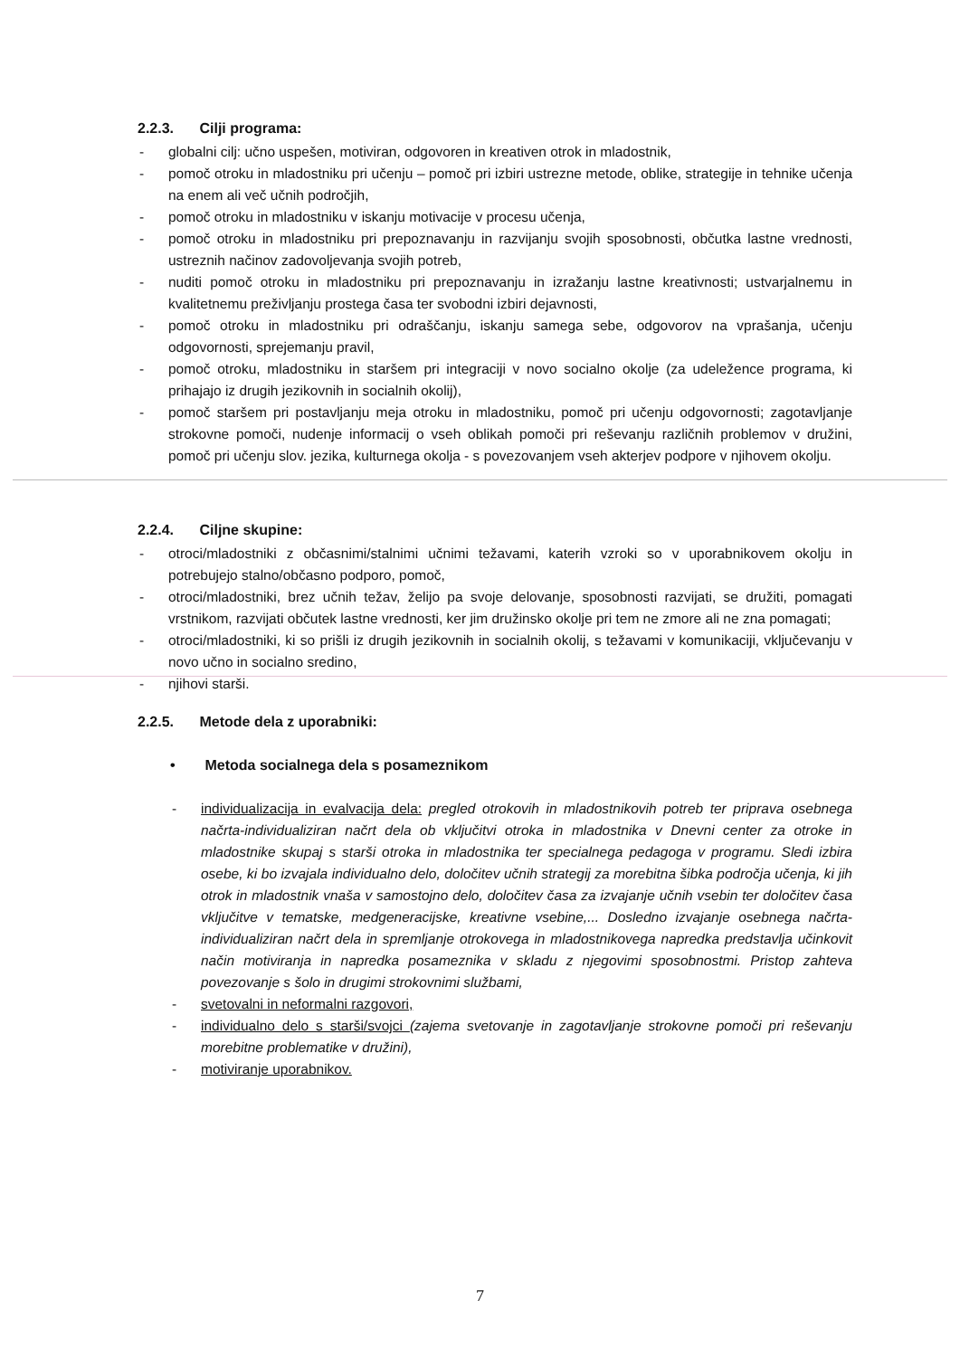2.2.3. Cilji programa:
- globalni cilj: učno uspešen, motiviran, odgovoren in kreativen otrok in mladostnik,
- pomoč otroku in mladostniku pri učenju – pomoč pri izbiri ustrezne metode, oblike, strategije in tehnike učenja na enem ali več učnih področjih,
- pomoč otroku in mladostniku v iskanju motivacije v procesu učenja,
- pomoč otroku in mladostniku pri prepoznavanju in razvijanju svojih sposobnosti, občutka lastne vrednosti, ustreznih načinov zadovoljevanja svojih potreb,
- nuditi pomoč otroku in mladostniku pri prepoznavanju in izražanju lastne kreativnosti; ustvarjalnemu in kvalitetnemu preživljanju prostega časa ter svobodni izbiri dejavnosti,
- pomoč otroku in mladostniku pri odraščanju, iskanju samega sebe, odgovorov na vprašanja, učenju odgovornosti, sprejemanju pravil,
- pomoč otroku, mladostniku in staršem pri integraciji v novo socialno okolje (za udeležence programa, ki prihajajo iz drugih jezikovnih in socialnih okolij),
- pomoč staršem pri postavljanju meja otroku in mladostniku, pomoč pri učenju odgovornosti; zagotavljanje strokovne pomoči, nudenje informacij o vseh oblikah pomoči pri reševanju različnih problemov v družini, pomoč pri učenju slov. jezika, kulturnega okolja - s povezovanjem vseh akterjev podpore v njihovem okolju.
2.2.4. Ciljne skupine:
- otroci/mladostniki z občasnimi/stalnimi učnimi težavami, katerih vzroki so v uporabnikovem okolju in potrebujejo stalno/občasno podporo, pomoč,
- otroci/mladostniki, brez učnih težav, želijo pa svoje delovanje, sposobnosti razvijati, se družiti, pomagati vrstnikom, razvijati občutek lastne vrednosti, ker jim družinsko okolje pri tem ne zmore ali ne zna pomagati;
- otroci/mladostniki, ki so prišli iz drugih jezikovnih in socialnih okolij, s težavami v komunikaciji, vključevanju v novo učno in socialno sredino,
- njihovi starši.
2.2.5. Metode dela z uporabniki:
• Metoda socialnega dela s posameznikom
- individualizacija in evalvacija dela: pregled otrokovih in mladostnikovih potreb ter priprava osebnega načrta-individualiziran načrt dela ob vključitvi otroka in mladostnika v Dnevni center za otroke in mladostnike skupaj s starši otroka in mladostnika ter specialnega pedagoga v programu. Sledi izbira osebe, ki bo izvajala individualno delo, določitev učnih strategij za morebitna šibka področja učenja, ki jih otrok in mladostnik vnaša v samostojno delo, določitev časa za izvajanje učnih vsebin ter določitev časa vključitve v tematske, medgeneracijske, kreativne vsebine,... Dosledno izvajanje osebnega načrta-individualiziran načrt dela in spremljanje otrokovega in mladostnikovega napredka predstavlja učinkovit način motiviranja in napredka posameznika v skladu z njegovimi sposobnostmi. Pristop zahteva povezovanje s šolo in drugimi strokovnimi službami,
- svetovalni in neformalni razgovori,
- individualno delo s starši/svojci (zajema svetovanje in zagotavljanje strokovne pomoči pri reševanju morebitne problematike v družini),
- motiviranje uporabnikov.
7